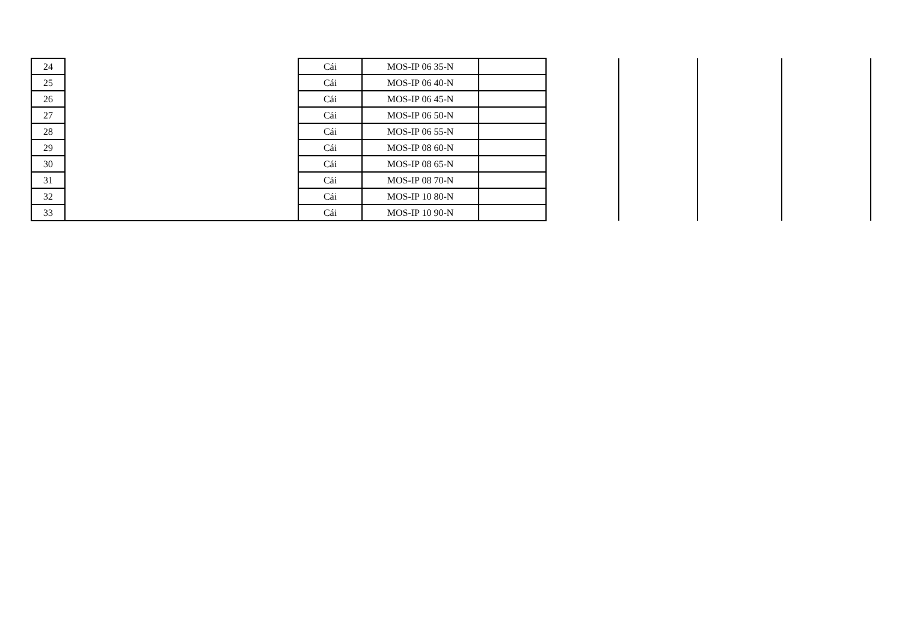| 24 | | Cái | MOS-IP 06 35-N | | | | | |
| 25 | | Cái | MOS-IP 06 40-N | | | | | |
| 26 | | Cái | MOS-IP 06 45-N | | | | | |
| 27 | | Cái | MOS-IP 06 50-N | | | | | |
| 28 | | Cái | MOS-IP 06 55-N | | | | | |
| 29 | | Cái | MOS-IP 08 60-N | | | | | |
| 30 | | Cái | MOS-IP 08 65-N | | | | | |
| 31 | | Cái | MOS-IP 08 70-N | | | | | |
| 32 | | Cái | MOS-IP 10 80-N | | | | | |
| 33 | | Cái | MOS-IP 10 90-N | | | | | |